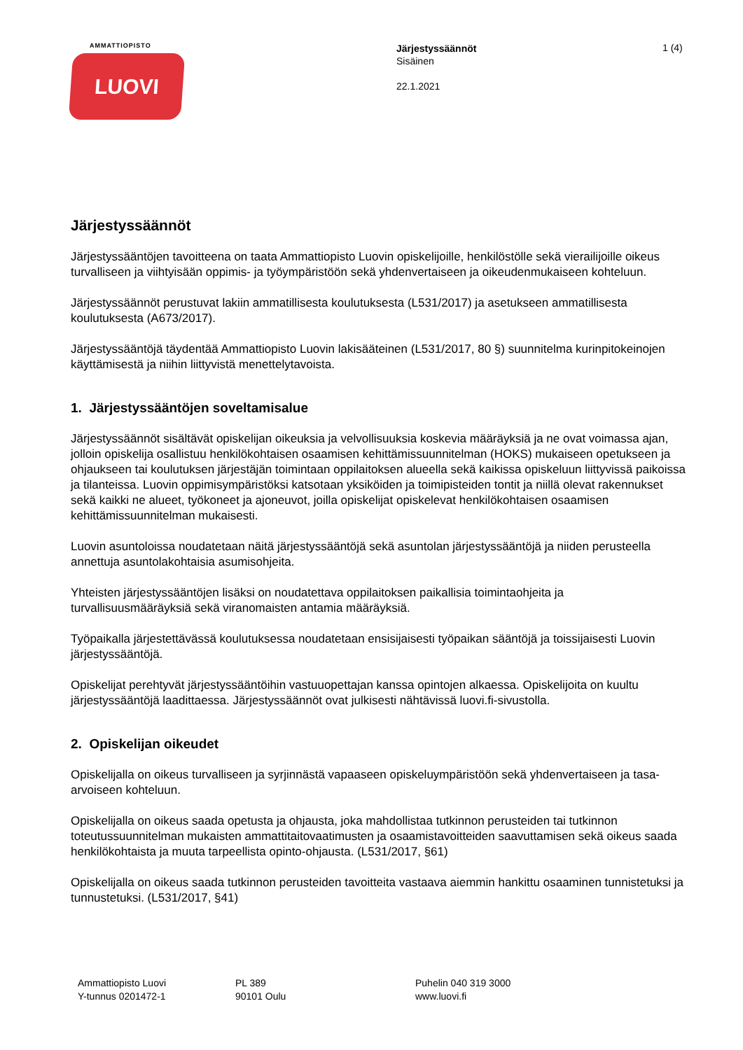AMMATTIOPISTO
LUOVI
Järjestyssäännöt
Sisäinen
22.1.2021
1 (4)
Järjestyssäännöt
Järjestyssääntöjen tavoitteena on taata Ammattiopisto Luovin opiskelijoille, henkilöstölle sekä vierailijoille oikeus turvalliseen ja viihtyisään oppimis- ja työympäristöön sekä yhdenvertaiseen ja oikeudenmukaiseen kohteluun.
Järjestyssäännöt perustuvat lakiin ammatillisesta koulutuksesta (L531/2017) ja asetukseen ammatillisesta koulutuksesta (A673/2017).
Järjestyssääntöjä täydentää Ammattiopisto Luovin lakisääteinen (L531/2017, 80 §) suunnitelma kurinpitokeinojen käyttämisestä ja niihin liittyvistä menettelytavoista.
1. Järjestyssääntöjen soveltamisalue
Järjestyssäännöt sisältävät opiskelijan oikeuksia ja velvollisuuksia koskevia määräyksiä ja ne ovat voimassa ajan, jolloin opiskelija osallistuu henkilökohtaisen osaamisen kehittämissuunnitelman (HOKS) mukaiseen opetukseen ja ohjaukseen tai koulutuksen järjestäjän toimintaan oppilaitoksen alueella sekä kaikissa opiskeluun liittyvissä paikoissa ja tilanteissa. Luovin oppimisympäristöksi katsotaan yksiköiden ja toimipisteiden tontit ja niillä olevat rakennukset sekä kaikki ne alueet, työkoneet ja ajoneuvot, joilla opiskelijat opiskelevat henkilökohtaisen osaamisen kehittämissuunnitelman mukaisesti.
Luovin asuntoloissa noudatetaan näitä järjestyssääntöjä sekä asuntolan järjestyssääntöjä ja niiden perusteella annettuja asuntolakohtaisia asumisohjeita.
Yhteisten järjestyssääntöjen lisäksi on noudatettava oppilaitoksen paikallisia toimintaohjeita ja turvallisuusmääräyksiä sekä viranomaisten antamia määräyksiä.
Työpaikalla järjestettävässä koulutuksessa noudatetaan ensisijaisesti työpaikan sääntöjä ja toissijaisesti Luovin järjestyssääntöjä.
Opiskelijat perehtyvät järjestyssääntöihin vastuuopettajan kanssa opintojen alkaessa. Opiskelijoita on kuultu järjestyssääntöjä laadittaessa. Järjestyssäännöt ovat julkisesti nähtävissä luovi.fi-sivustolla.
2. Opiskelijan oikeudet
Opiskelijalla on oikeus turvalliseen ja syrjinnästä vapaaseen opiskeluympäristöön sekä yhdenvertaiseen ja tasa-arvoiseen kohteluun.
Opiskelijalla on oikeus saada opetusta ja ohjausta, joka mahdollistaa tutkinnon perusteiden tai tutkinnon toteutussuunnitelman mukaisten ammattitaitovaatimusten ja osaamistavoitteiden saavuttamisen sekä oikeus saada henkilökohtaista ja muuta tarpeellista opinto-ohjausta. (L531/2017, §61)
Opiskelijalla on oikeus saada tutkinnon perusteiden tavoitteita vastaava aiemmin hankittu osaaminen tunnistetuksi ja tunnustetuksi. (L531/2017, §41)
Ammattiopisto Luovi
Y-tunnus 0201472-1
PL 389
90101 Oulu
Puhelin 040 319 3000
www.luovi.fi